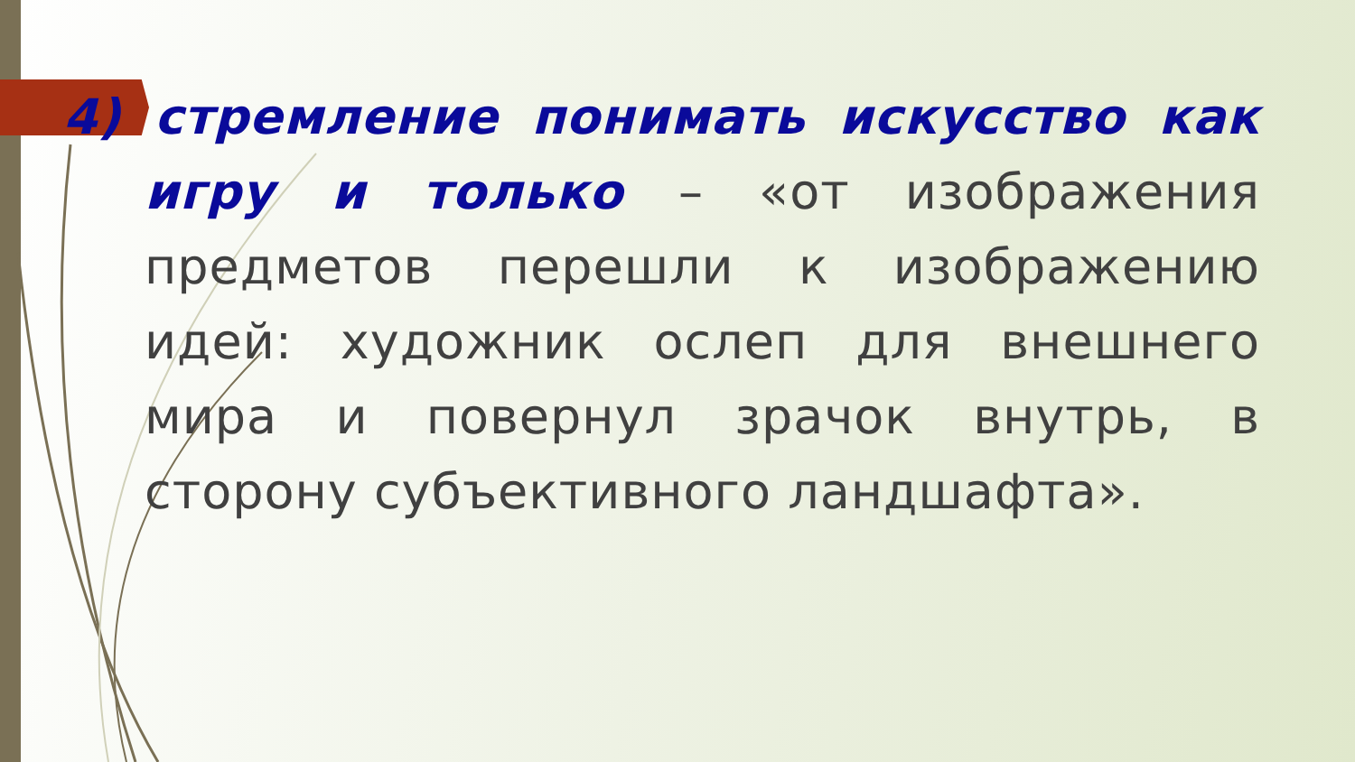4) стремление понимать искусство как игру и только – «от изображения предметов перешли к изображению идей: художник ослеп для внешнего мира и повернул зрачок внутрь, в сторону субъективного ландшафта».